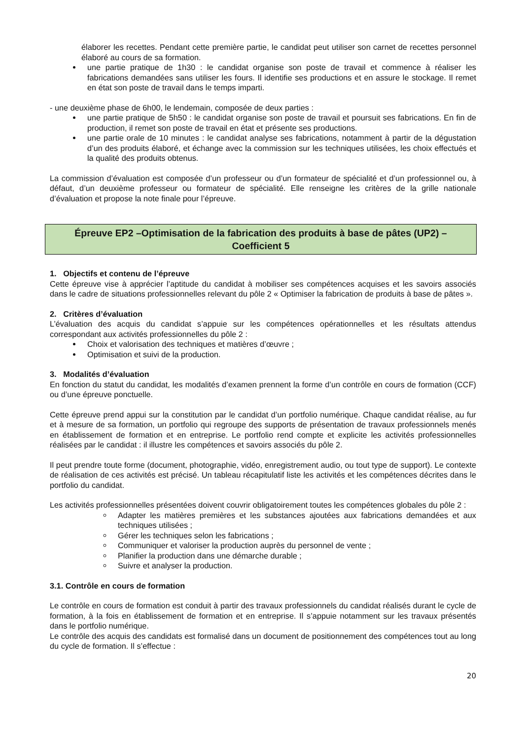élaborer les recettes. Pendant cette première partie, le candidat peut utiliser son carnet de recettes personnel élaboré au cours de sa formation.
une partie pratique de 1h30 : le candidat organise son poste de travail et commence à réaliser les fabrications demandées sans utiliser les fours. Il identifie ses productions et en assure le stockage. Il remet en état son poste de travail dans le temps imparti.
- une deuxième phase de 6h00, le lendemain, composée de deux parties :
une partie pratique de 5h50 : le candidat organise son poste de travail et poursuit ses fabrications. En fin de production, il remet son poste de travail en état et présente ses productions.
une partie orale de 10 minutes : le candidat analyse ses fabrications, notamment à partir de la dégustation d’un des produits élaboré, et échange avec la commission sur les techniques utilisées, les choix effectués et la qualité des produits obtenus.
La commission d’évaluation est composée d’un professeur ou d’un formateur de spécialité et d’un professionnel ou, à défaut, d’un deuxième professeur ou formateur de spécialité. Elle renseigne les critères de la grille nationale d’évaluation et propose la note finale pour l’épreuve.
Épreuve EP2 –Optimisation de la fabrication des produits à base de pâtes (UP2) –
Coefficient 5
1. Objectifs et contenu de l’épreuve
Cette épreuve vise à apprécier l’aptitude du candidat à mobiliser ses compétences acquises et les savoirs associés dans le cadre de situations professionnelles relevant du pôle 2 « Optimiser la fabrication de produits à base de pâtes ».
2. Critères d’évaluation
L’évaluation des acquis du candidat s’appuie sur les compétences opérationnelles et les résultats attendus correspondant aux activités professionnelles du pôle 2 :
Choix et valorisation des techniques et matières d’œuvre ;
Optimisation et suivi de la production.
3. Modalités d’évaluation
En fonction du statut du candidat, les modalités d’examen prennent la forme d’un contrôle en cours de formation (CCF) ou d’une épreuve ponctuelle.
Cette épreuve prend appui sur la constitution par le candidat d’un portfolio numérique. Chaque candidat réalise, au fur et à mesure de sa formation, un portfolio qui regroupe des supports de présentation de travaux professionnels menés en établissement de formation et en entreprise. Le portfolio rend compte et explicite les activités professionnelles réalisées par le candidat : il illustre les compétences et savoirs associés du pôle 2.
Il peut prendre toute forme (document, photographie, vidéo, enregistrement audio, ou tout type de support). Le contexte de réalisation de ces activités est précisé. Un tableau récapitulatif liste les activités et les compétences décrites dans le portfolio du candidat.
Les activités professionnelles présentées doivent couvrir obligatoirement toutes les compétences globales du pôle 2 :
Adapter les matières premières et les substances ajoutées aux fabrications demandées et aux techniques utilisées ;
Gérer les techniques selon les fabrications ;
Communiquer et valoriser la production auprès du personnel de vente ;
Planifier la production dans une démarche durable ;
Suivre et analyser la production.
3.1. Contrôle en cours de formation
Le contrôle en cours de formation est conduit à partir des travaux professionnels du candidat réalisés durant le cycle de formation, à la fois en établissement de formation et en entreprise. Il s’appuie notamment sur les travaux présentés dans le portfolio numérique.
Le contrôle des acquis des candidats est formalisé dans un document de positionnement des compétences tout au long du cycle de formation. Il s’effectue :
20